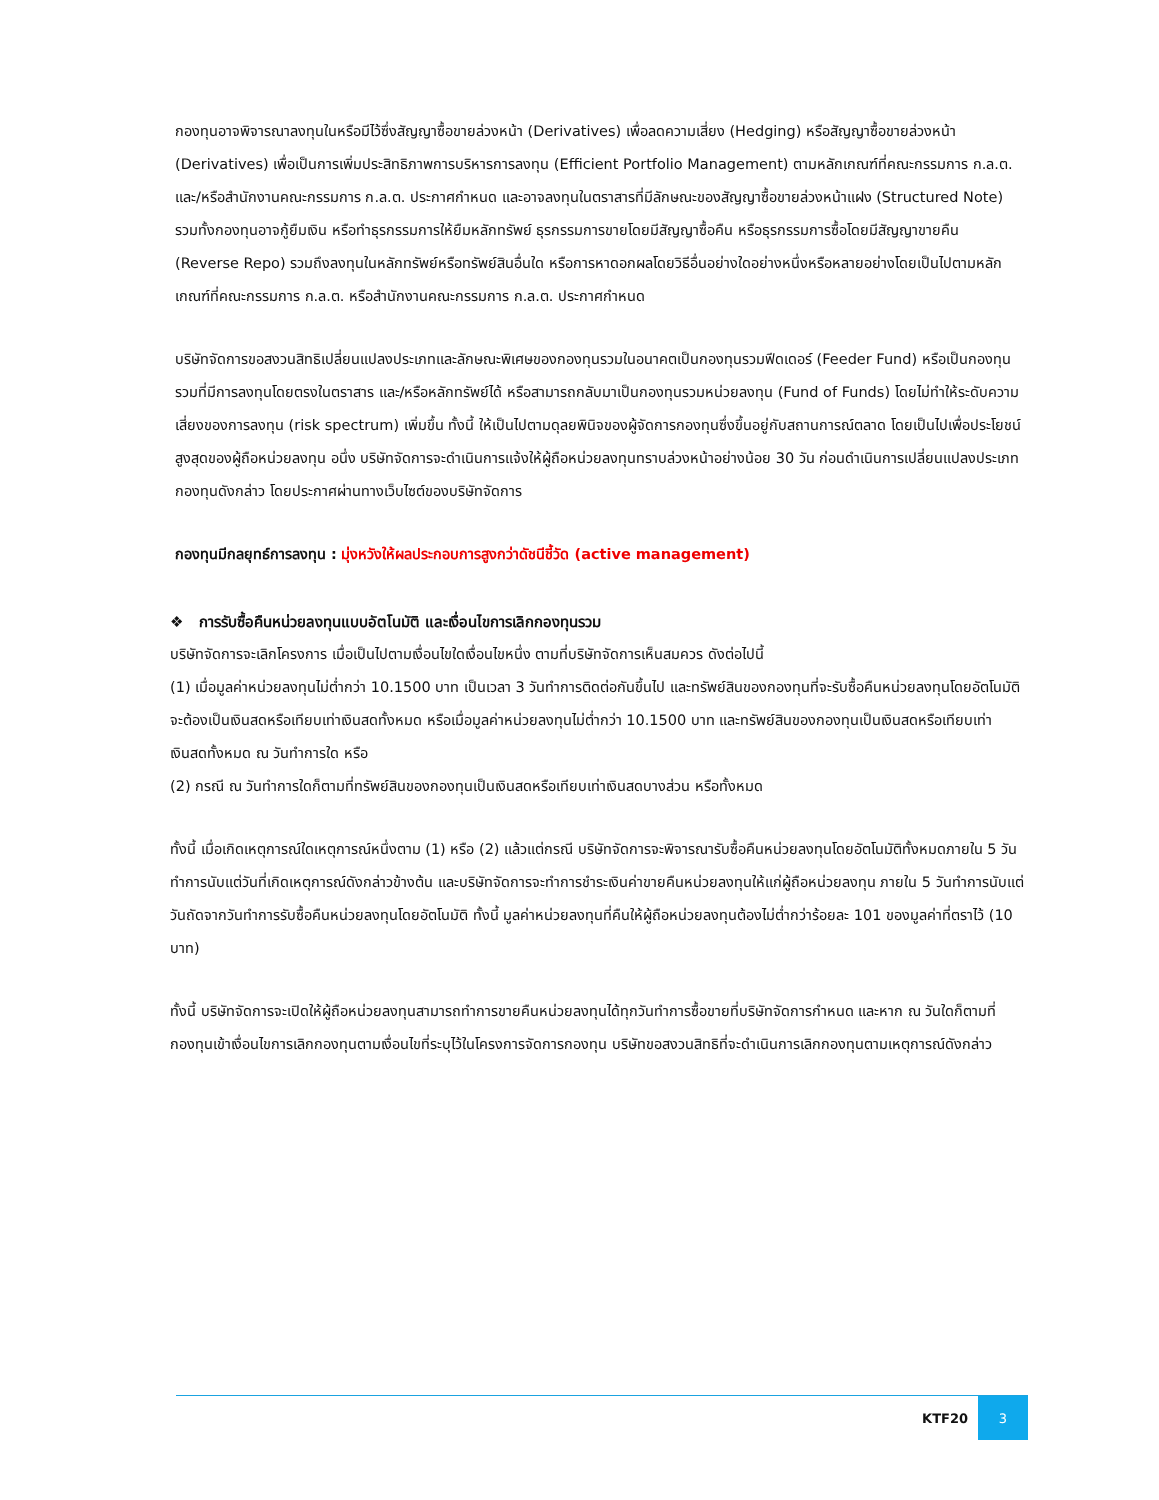กองทุนอาจพิจารณาลงทุนในหรือมีไว้ซึ่งสัญญาซื้อขายล่วงหน้า (Derivatives) เพื่อลดความเสี่ยง (Hedging) หรือสัญญาซื้อขายล่วงหน้า (Derivatives) เพื่อเป็นการเพิ่มประสิทธิภาพการบริหารการลงทุน (Efficient Portfolio Management) ตามหลักเกณฑ์ที่คณะกรรมการ ก.ล.ต. และ/หรือสำนักงานคณะกรรมการ ก.ล.ต. ประกาศกำหนด และอาจลงทุนในตราสารที่มีลักษณะของสัญญาซื้อขายล่วงหน้าแฝง (Structured Note) รวมทั้งกองทุนอาจกู้ยืมเงิน หรือทำธุรกรรมการให้ยืมหลักทรัพย์ ธุรกรรมการขายโดยมีสัญญาซื้อคืน หรือธุรกรรมการซื้อโดยมีสัญญาขายคืน (Reverse Repo) รวมถึงลงทุนในหลักทรัพย์หรือทรัพย์สินอื่นใด หรือการหาดอกผลโดยวิธีอื่นอย่างใดอย่างหนึ่งหรือหลายอย่างโดยเป็นไปตามหลักเกณฑ์ที่คณะกรรมการ ก.ล.ต. หรือสำนักงานคณะกรรมการ ก.ล.ต. ประกาศกำหนด
บริษัทจัดการขอสงวนสิทธิเปลี่ยนแปลงประเภทและลักษณะพิเศษของกองทุนรวมในอนาคตเป็นกองทุนรวมฟีดเดอร์ (Feeder Fund) หรือเป็นกองทุนรวมที่มีการลงทุนโดยตรงในตราสาร และ/หรือหลักทรัพย์ได้ หรือสามารถกลับมาเป็นกองทุนรวมหน่วยลงทุน (Fund of Funds) โดยไม่ทำให้ระดับความเสี่ยงของการลงทุน (risk spectrum) เพิ่มขึ้น ทั้งนี้ ให้เป็นไปตามดุลยพินิจของผู้จัดการกองทุนซึ่งขึ้นอยู่กับสถานการณ์ตลาด โดยเป็นไปเพื่อประโยชน์สูงสุดของผู้ถือหน่วยลงทุน อนึ่ง บริษัทจัดการจะดำเนินการแจ้งให้ผู้ถือหน่วยลงทุนทราบล่วงหน้าอย่างน้อย 30 วัน ก่อนดำเนินการเปลี่ยนแปลงประเภทกองทุนดังกล่าว โดยประกาศผ่านทางเว็บไซต์ของบริษัทจัดการ
กองทุนมีกลยุทธ์การลงทุน : มุ่งหวังให้ผลประกอบการสูงกว่าดัชนีชี้วัด (active management)
❖ การรับซื้อคืนหน่วยลงทุนแบบอัตโนมัติ และเงื่อนไขการเลิกกองทุนรวม
บริษัทจัดการจะเลิกโครงการ เมื่อเป็นไปตามเงื่อนไขใดเงื่อนไขหนึ่ง ตามที่บริษัทจัดการเห็นสมควร ดังต่อไปนี้
(1) เมื่อมูลค่าหน่วยลงทุนไม่ต่ำกว่า 10.1500 บาท เป็นเวลา 3 วันทำการติดต่อกันขึ้นไป และทรัพย์สินของกองทุนที่จะรับซื้อคืนหน่วยลงทุนโดยอัตโนมัติจะต้องเป็นเงินสดหรือเทียบเท่าเงินสดทั้งหมด หรือเมื่อมูลค่าหน่วยลงทุนไม่ต่ำกว่า 10.1500 บาท และทรัพย์สินของกองทุนเป็นเงินสดหรือเทียบเท่าเงินสดทั้งหมด ณ วันทำการใด หรือ
(2) กรณี ณ วันทำการใดก็ตามที่ทรัพย์สินของกองทุนเป็นเงินสดหรือเทียบเท่าเงินสดบางส่วน หรือทั้งหมด
ทั้งนี้ เมื่อเกิดเหตุการณ์ใดเหตุการณ์หนึ่งตาม (1) หรือ (2) แล้วแต่กรณี บริษัทจัดการจะพิจารณารับซื้อคืนหน่วยลงทุนโดยอัตโนมัติทั้งหมดภายใน 5 วันทำการนับแต่วันที่เกิดเหตุการณ์ดังกล่าวข้างต้น และบริษัทจัดการจะทำการชำระเงินค่าขายคืนหน่วยลงทุนให้แก่ผู้ถือหน่วยลงทุน ภายใน 5 วันทำการนับแต่วันถัดจากวันทำการรับซื้อคืนหน่วยลงทุนโดยอัตโนมัติ ทั้งนี้ มูลค่าหน่วยลงทุนที่คืนให้ผู้ถือหน่วยลงทุนต้องไม่ต่ำกว่าร้อยละ 101 ของมูลค่าที่ตราไว้ (10 บาท)
ทั้งนี้ บริษัทจัดการจะเปิดให้ผู้ถือหน่วยลงทุนสามารถทำการขายคืนหน่วยลงทุนได้ทุกวันทำการซื้อขายที่บริษัทจัดการกำหนด และหาก ณ วันใดก็ตามที่กองทุนเข้าเงื่อนไขการเลิกกองทุนตามเงื่อนไขที่ระบุไว้ในโครงการจัดการกองทุน บริษัทขอสงวนสิทธิที่จะดำเนินการเลิกกองทุนตามเหตุการณ์ดังกล่าว
KTF20
3